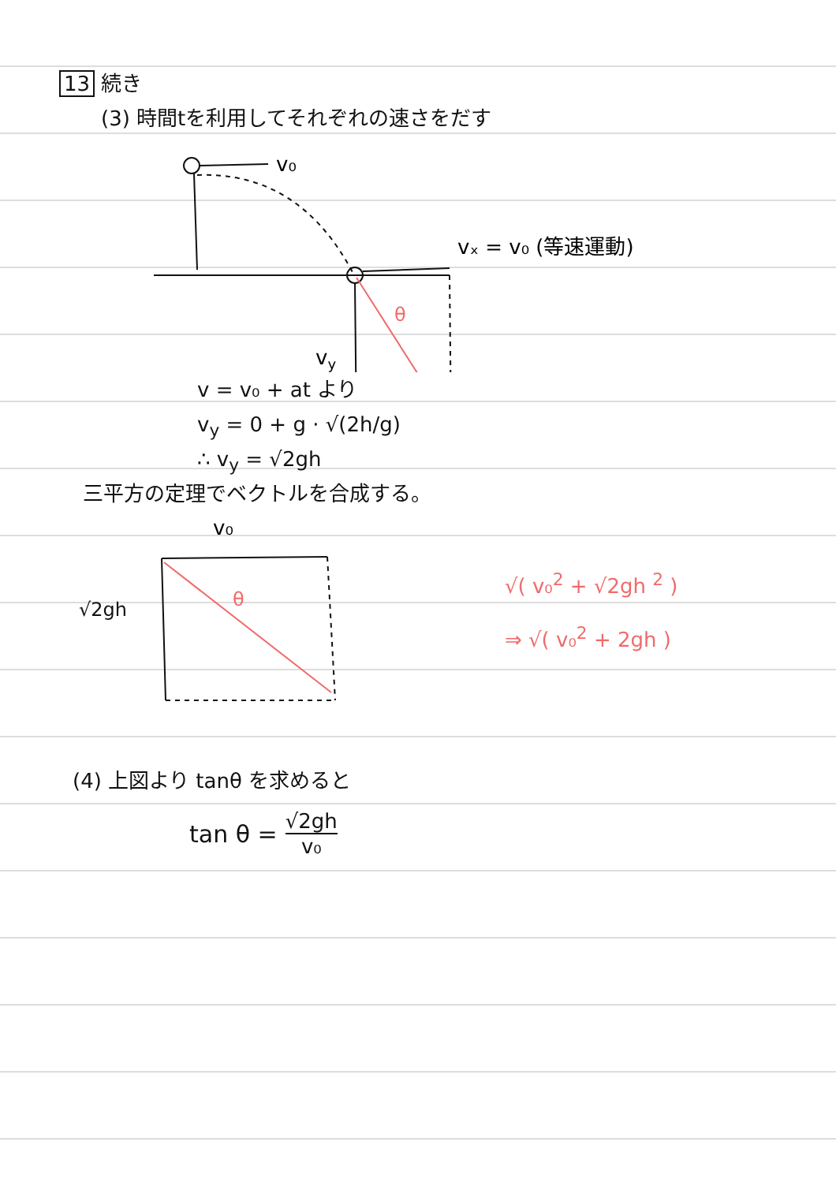13 続き
(3) 時間tを利用してそれぞれの速さをだす
v₀
vₓ = v₀ (等速運動)
θ
vy
v = v₀ + at より
v<sub>y</sub> = 0 + g · √(2h/g)
∴ v<sub>y</sub> = √2gh
三平方の定理でベクトルを合成する。
√2gh
v₀
θ
√( v₀<sup>2</sup> + √2gh <sup>2</sup> )
⇒ √( v₀<sup>2</sup> + 2gh )
(4) 上図より tanθ を求めると
tan θ = √2gh v₀